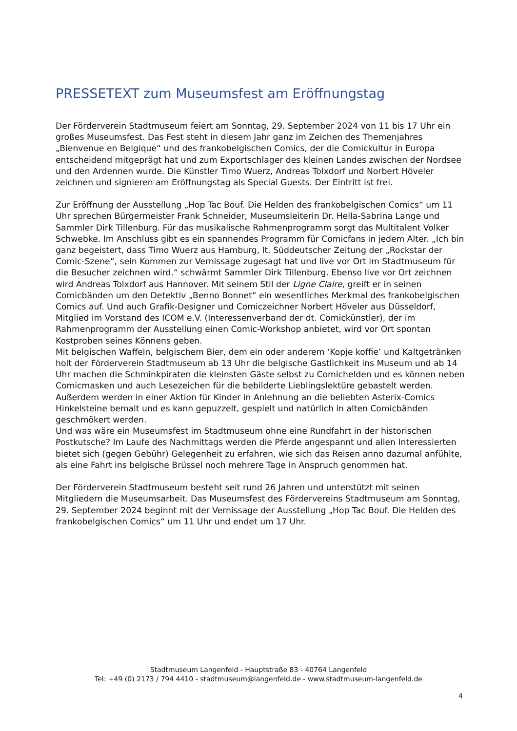PRESSETEXT zum Museumsfest am Eröffnungstag
Der Förderverein Stadtmuseum feiert am Sonntag, 29. September 2024 von 11 bis 17 Uhr ein großes Museumsfest. Das Fest steht in diesem Jahr ganz im Zeichen des Themenjahres „Bienvenue en Belgique“ und des frankobelgischen Comics, der die Comickultur in Europa entscheidend mitgeprägt hat und zum Exportschlager des kleinen Landes zwischen der Nordsee und den Ardennen wurde. Die Künstler Timo Wuerz, Andreas Tolxdorf und Norbert Höveler zeichnen und signieren am Eröffnungstag als Special Guests. Der Eintritt ist frei.
Zur Eröffnung der Ausstellung „Hop Tac Bouf. Die Helden des frankobelgischen Comics“ um 11 Uhr sprechen Bürgermeister Frank Schneider, Museumsleiterin Dr. Hella-Sabrina Lange und Sammler Dirk Tillenburg. Für das musikalische Rahmenprogramm sorgt das Multitalent Volker Schwebke. Im Anschluss gibt es ein spannendes Programm für Comicfans in jedem Alter. „Ich bin ganz begeistert, dass Timo Wuerz aus Hamburg, lt. Süddeutscher Zeitung der „Rockstar der Comic-Szene“, sein Kommen zur Vernissage zugesagt hat und live vor Ort im Stadtmuseum für die Besucher zeichnen wird.“ schwärmt Sammler Dirk Tillenburg. Ebenso live vor Ort zeichnen wird Andreas Tolxdorf aus Hannover. Mit seinem Stil der Ligne Claire, greift er in seinen Comicbänden um den Detektiv „Benno Bonnet“ ein wesentliches Merkmal des frankobelgischen Comics auf. Und auch Grafik-Designer und Comiczeichner Norbert Höveler aus Düsseldorf, Mitglied im Vorstand des ICOM e.V. (Interessenverband der dt. Comickünstler), der im Rahmenprogramm der Ausstellung einen Comic-Workshop anbietet, wird vor Ort spontan Kostproben seines Könnens geben.
Mit belgischen Waffeln, belgischem Bier, dem ein oder anderem ‘Kopje koffie’ und Kaltgetränken holt der Förderverein Stadtmuseum ab 13 Uhr die belgische Gastlichkeit ins Museum und ab 14 Uhr machen die Schminkpiraten die kleinsten Gäste selbst zu Comichelden und es können neben Comicmasken und auch Lesezeichen für die bebilderte Lieblingslektüre gebastelt werden. Außerdem werden in einer Aktion für Kinder in Anlehnung an die beliebten Asterix-Comics Hinkelsteine bemalt und es kann gepuzzelt, gespielt und natürlich in alten Comicbänden geschmökert werden.
Und was wäre ein Museumsfest im Stadtmuseum ohne eine Rundfahrt in der historischen Postkutsche? Im Laufe des Nachmittags werden die Pferde angespannt und allen Interessierten bietet sich (gegen Gebühr) Gelegenheit zu erfahren, wie sich das Reisen anno dazumal anfühlte, als eine Fahrt ins belgische Brüssel noch mehrere Tage in Anspruch genommen hat.
Der Förderverein Stadtmuseum besteht seit rund 26 Jahren und unterstützt mit seinen Mitgliedern die Museumsarbeit. Das Museumsfest des Fördervereins Stadtmuseum am Sonntag, 29. September 2024 beginnt mit der Vernissage der Ausstellung „Hop Tac Bouf. Die Helden des frankobelgischen Comics“ um 11 Uhr und endet um 17 Uhr.
Stadtmuseum Langenfeld - Hauptstraße 83 - 40764 Langenfeld
Tel: +49 (0) 2173 / 794 4410 - stadtmuseum@langenfeld.de - www.stadtmuseum-langenfeld.de
4